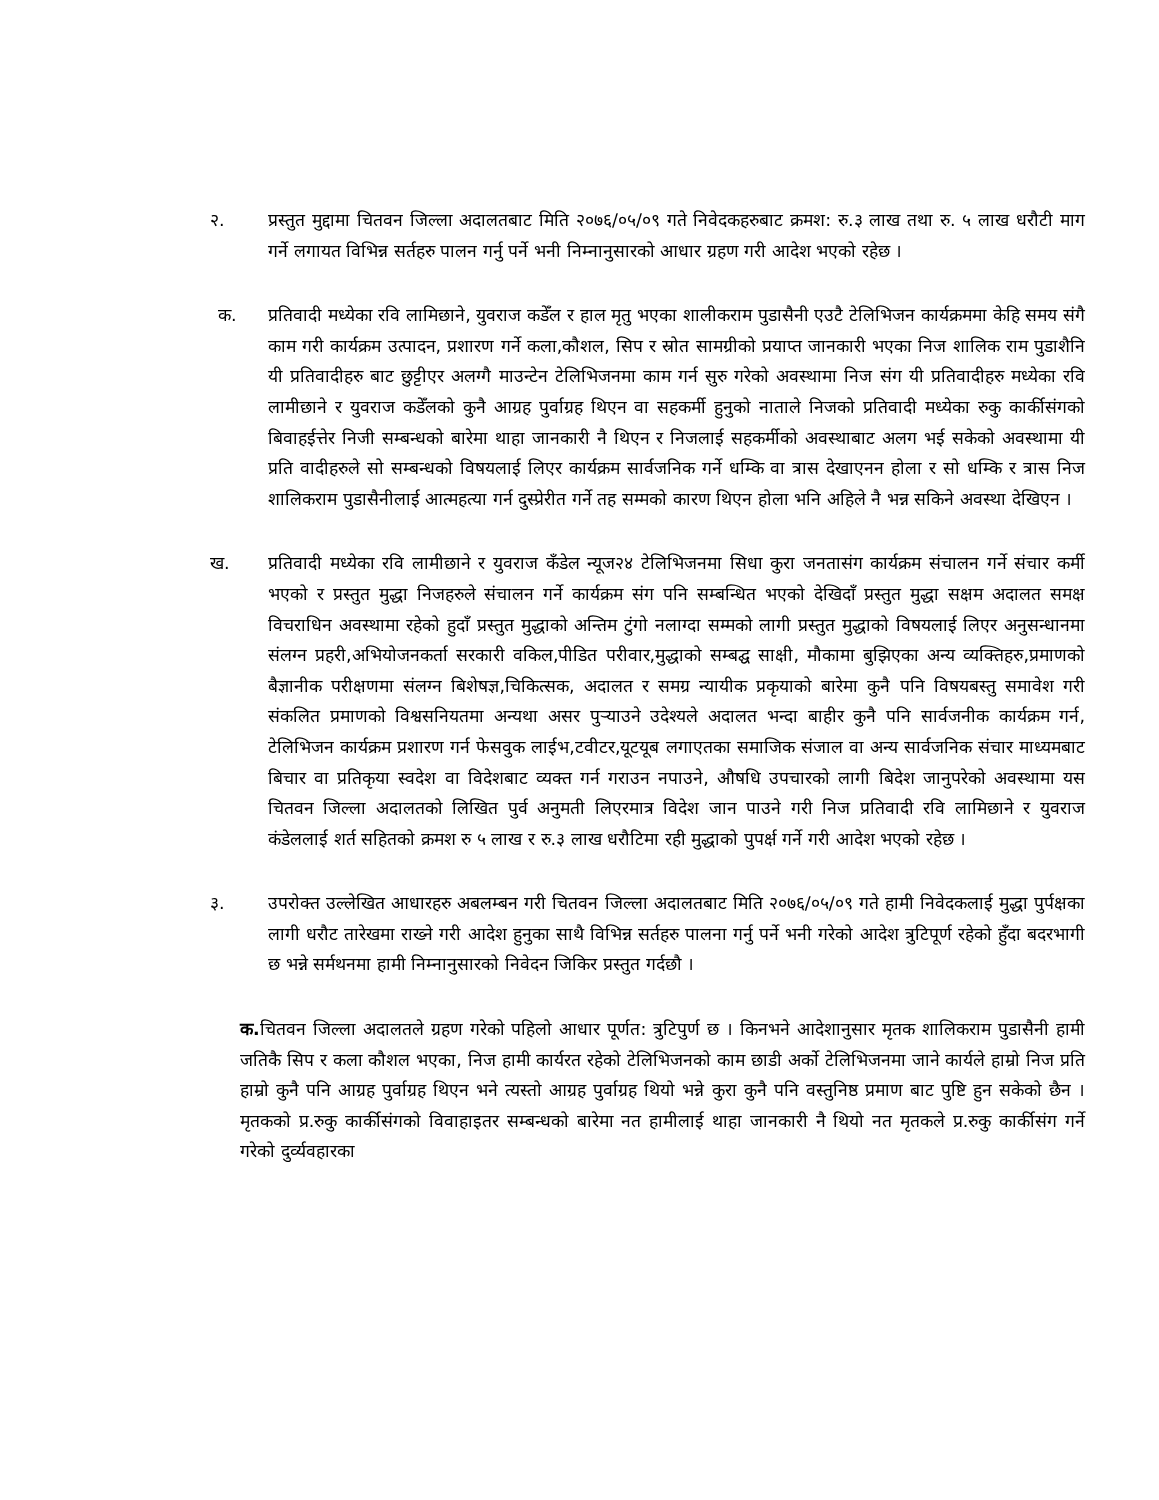२. प्रस्तुत मुद्दामा चितवन जिल्ला अदालतबाट मिति २०७६/०५/०९ गते निवेदकहरुबाट क्रमश: रु.३ लाख तथा रु. ५ लाख धरौटी माग गर्ने लगायत विभिन्न सर्तहरु पालन गर्नु पर्ने भनी निम्नानुसारको आधार ग्रहण गरी आदेश भएको रहेछ ।
क. प्रतिवादी मध्येका रवि लामिछाने, युवराज कडेँल र हाल मृतु भएका शालीकराम पुडासैनी एउटै टेलिभिजन कार्यक्रममा केहि समय संगै काम गरी कार्यक्रम उत्पादन, प्रशारण गर्ने कला,कौशल, सिप र स्रोत सामग्रीको प्रयाप्त जानकारी भएका निज शालिक राम पुडाशैनि यी प्रतिवादीहरु बाट छुट्टीएर अलग्गै माउन्टेन टेलिभिजनमा काम गर्न सुरु गरेको अवस्थामा निज संग यी प्रतिवादीहरु मध्येका रवि लामीछाने र युवराज कडेँलको कुनै आग्रह पुर्वाग्रह थिएन वा सहकर्मी हुनुको नाताले निजको प्रतिवादी मध्येका रुकु कार्कीसंगको बिवाहईत्तेर निजी सम्बन्धको बारेमा थाहा जानकारी नै थिएन र निजलाई सहकर्मीको अवस्थाबाट अलग भई सकेको अवस्थामा यी प्रति वादीहरुले सो सम्बन्धको विषयलाई लिएर कार्यक्रम सार्वजनिक गर्ने धम्कि वा त्रास देखाएनन होला र सो धम्कि र त्रास निज शालिकराम पुडासैनीलाई आत्महत्या गर्न दुस्प्रेरीत गर्ने तह सम्मको कारण थिएन होला भनि अहिले नै भन्न सकिने अवस्था देखिएन ।
ख. प्रतिवादी मध्येका रवि लामीछाने र युवराज कँडेल न्यूज२४ टेलिभिजनमा सिधा कुरा जनतासंग कार्यक्रम संचालन गर्ने संचार कर्मी भएको र प्रस्तुत मुद्धा निजहरुले संचालन गर्ने कार्यक्रम संग पनि सम्बन्धित भएको देखिदाँ प्रस्तुत मुद्धा सक्षम अदालत समक्ष विचराधिन अवस्थामा रहेको हुदाँ प्रस्तुत मुद्धाको अन्तिम टुंगो नलाग्दा सम्मको लागी प्रस्तुत मुद्धाको विषयलाई लिएर अनुसन्धानमा संलग्न प्रहरी,अभियोजनकर्ता सरकारी वकिल,पीडित परीवार,मुद्धाको सम्बद्घ साक्षी, मौकामा बुझिएका अन्य व्यक्तिहरु,प्रमाणको बैज्ञानीक परीक्षणमा संलग्न बिशेषज्ञ,चिकित्सक, अदालत र समग्र न्यायीक प्रकृयाको बारेमा कुनै पनि विषयबस्तु समावेश गरी संकलित प्रमाणको विश्वसनियतमा अन्यथा असर पुऱ्याउने उदेश्यले अदालत भन्दा बाहीर कुनै पनि सार्वजनीक कार्यक्रम गर्न, टेलिभिजन कार्यक्रम प्रशारण गर्न फेसवुक लाईभ,टवीटर,यूटयूब लगाएतका समाजिक संजाल वा अन्य सार्वजनिक संचार माध्यमबाट बिचार वा प्रतिकृया स्वदेश वा विदेशबाट व्यक्त गर्न गराउन नपाउने, औषधि उपचारको लागी बिदेश जानुपरेको अवस्थामा यस चितवन जिल्ला अदालतको लिखित पुर्व अनुमती लिएरमात्र विदेश जान पाउने गरी निज प्रतिवादी रवि लामिछाने र युवराज कंडेललाई शर्त सहितको क्रमश रु ५ लाख र रु.३ लाख धरौटिमा रही मुद्धाको पुपर्क्ष गर्ने गरी आदेश भएको रहेछ ।
३. उपरोक्त उल्लेखित आधारहरु अबलम्बन गरी चितवन जिल्ला अदालतबाट मिति २०७६/०५/०९ गते हामी निवेदकलाई मुद्धा पुर्पक्षका लागी धरौट तारेखमा राख्ने गरी आदेश हुनुका साथै विभिन्न सर्तहरु पालना गर्नु पर्ने भनी गरेको आदेश त्रुटिपूर्ण रहेको हुँदा बदरभागी छ भन्ने सर्मथनमा हामी निम्नानुसारको निवेदन जिकिर प्रस्तुत गर्दछौ ।
क. चितवन जिल्ला अदालतले ग्रहण गरेको पहिलो आधार पूर्णत: त्रुटिपुर्ण छ । किनभने आदेशानुसार मृतक शालिकराम पुडासैनी हामी जतिकै सिप र कला कौशल भएका, निज हामी कार्यरत रहेको टेलिभिजनको काम छाडी अर्को टेलिभिजनमा जाने कार्यले हाम्रो निज प्रति हाम्रो कुनै पनि आग्रह पुर्वाग्रह थिएन भने त्यस्तो आग्रह पुर्वाग्रह थियो भन्ने कुरा कुनै पनि वस्तुनिष्ठ प्रमाण बाट पुष्टि हुन सकेको छैन । मृतकको प्र.रुकु कार्कीसंगको विवाहाइतर सम्बन्धको बारेमा नत हामीलाई थाहा जानकारी नै थियो नत मृतकले प्र.रुकु कार्कीसंग गर्ने गरेको दुर्व्यवहारका